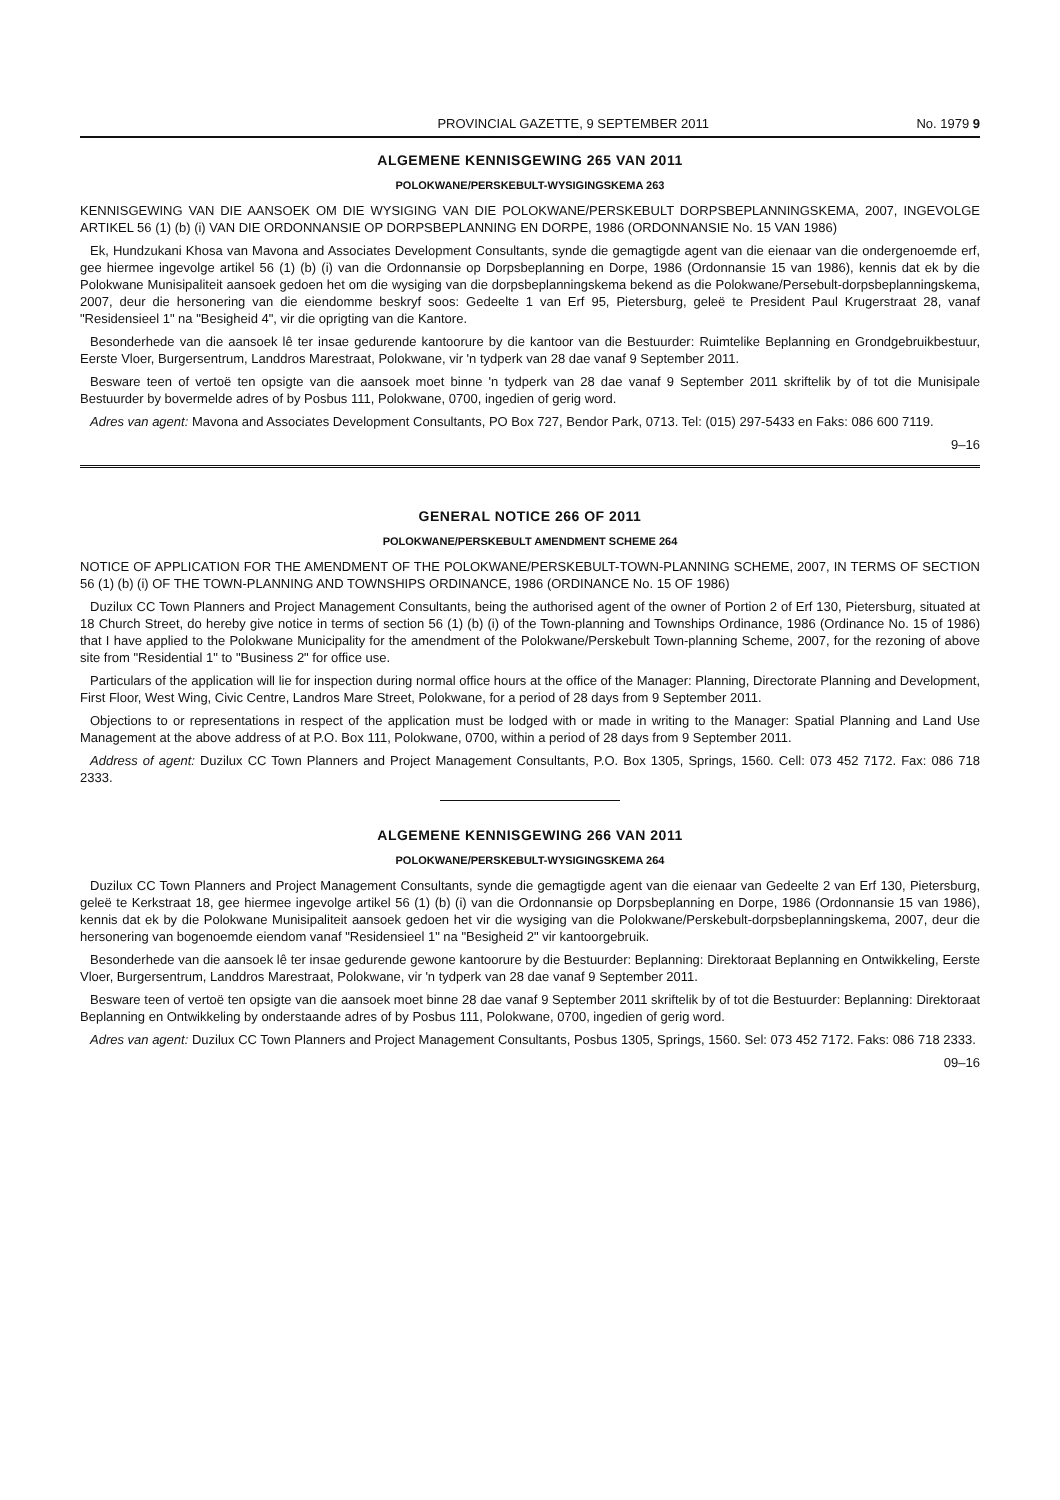PROVINCIAL GAZETTE, 9 SEPTEMBER 2011 No. 1979 9
ALGEMENE KENNISGEWING 265 VAN 2011
POLOKWANE/PERSKEBULT-WYSIGINGSKEMA 263
KENNISGEWING VAN DIE AANSOEK OM DIE WYSIGING VAN DIE POLOKWANE/PERSKEBULT DORPSBEPLANNINGSKEMA, 2007, INGEVOLGE ARTIKEL 56 (1) (b) (i) VAN DIE ORDONNANSIE OP DORPSBEPLANNING EN DORPE, 1986 (ORDONNANSIE No. 15 VAN 1986)
Ek, Hundzukani Khosa van Mavona and Associates Development Consultants, synde die gemagtigde agent van die eienaar van die ondergenoemde erf, gee hiermee ingevolge artikel 56 (1) (b) (i) van die Ordonnansie op Dorpsbeplanning en Dorpe, 1986 (Ordonnansie 15 van 1986), kennis dat ek by die Polokwane Munisipaliteit aansoek gedoen het om die wysiging van die dorpsbeplanningskema bekend as die Polokwane/Persebult-dorpsbeplanningskema, 2007, deur die hersonering van die eiendomme beskryf soos: Gedeelte 1 van Erf 95, Pietersburg, geleë te President Paul Krugerstraat 28, vanaf "Residensieel 1" na "Besigheid 4", vir die oprigting van die Kantore.
Besonderhede van die aansoek lê ter insae gedurende kantoorure by die kantoor van die Bestuurder: Ruimtelike Beplanning en Grondgebruikbestuur, Eerste Vloer, Burgersentrum, Landdros Marestraat, Polokwane, vir 'n tydperk van 28 dae vanaf 9 September 2011.
Besware teen of vertoë ten opsigte van die aansoek moet binne 'n tydperk van 28 dae vanaf 9 September 2011 skriftelik by of tot die Munisipale Bestuurder by bovermelde adres of by Posbus 111, Polokwane, 0700, ingedien of gerig word.
Adres van agent: Mavona and Associates Development Consultants, PO Box 727, Bendor Park, 0713. Tel: (015) 297-5433 en Faks: 086 600 7119.
9–16
GENERAL NOTICE 266 OF 2011
POLOKWANE/PERSKEBULT AMENDMENT SCHEME 264
NOTICE OF APPLICATION FOR THE AMENDMENT OF THE POLOKWANE/PERSKEBULT-TOWN-PLANNING SCHEME, 2007, IN TERMS OF SECTION 56 (1) (b) (i) OF THE TOWN-PLANNING AND TOWNSHIPS ORDINANCE, 1986 (ORDINANCE No. 15 OF 1986)
Duzilux CC Town Planners and Project Management Consultants, being the authorised agent of the owner of Portion 2 of Erf 130, Pietersburg, situated at 18 Church Street, do hereby give notice in terms of section 56 (1) (b) (i) of the Town-planning and Townships Ordinance, 1986 (Ordinance No. 15 of 1986) that I have applied to the Polokwane Municipality for the amendment of the Polokwane/Perskebult Town-planning Scheme, 2007, for the rezoning of above site from "Residential 1" to "Business 2" for office use.
Particulars of the application will lie for inspection during normal office hours at the office of the Manager: Planning, Directorate Planning and Development, First Floor, West Wing, Civic Centre, Landros Mare Street, Polokwane, for a period of 28 days from 9 September 2011.
Objections to or representations in respect of the application must be lodged with or made in writing to the Manager: Spatial Planning and Land Use Management at the above address of at P.O. Box 111, Polokwane, 0700, within a period of 28 days from 9 September 2011.
Address of agent: Duzilux CC Town Planners and Project Management Consultants, P.O. Box 1305, Springs, 1560. Cell: 073 452 7172. Fax: 086 718 2333.
ALGEMENE KENNISGEWING 266 VAN 2011
POLOKWANE/PERSKEBULT-WYSIGINGSKEMA 264
Duzilux CC Town Planners and Project Management Consultants, synde die gemagtigde agent van die eienaar van Gedeelte 2 van Erf 130, Pietersburg, geleë te Kerkstraat 18, gee hiermee ingevolge artikel 56 (1) (b) (i) van die Ordonnansie op Dorpsbeplanning en Dorpe, 1986 (Ordonnansie 15 van 1986), kennis dat ek by die Polokwane Munisipaliteit aansoek gedoen het vir die wysiging van die Polokwane/Perskebult-dorpsbeplanningskema, 2007, deur die hersonering van bogenoemde eiendom vanaf "Residensieel 1" na "Besigheid 2" vir kantoorgebruik.
Besonderhede van die aansoek lê ter insae gedurende gewone kantoorure by die Bestuurder: Beplanning: Direktoraat Beplanning en Ontwikkeling, Eerste Vloer, Burgersentrum, Landdros Marestraat, Polokwane, vir 'n tydperk van 28 dae vanaf 9 September 2011.
Besware teen of vertoë ten opsigte van die aansoek moet binne 28 dae vanaf 9 September 2011 skriftelik by of tot die Bestuurder: Beplanning: Direktoraat Beplanning en Ontwikkeling by onderstaande adres of by Posbus 111, Polokwane, 0700, ingedien of gerig word.
Adres van agent: Duzilux CC Town Planners and Project Management Consultants, Posbus 1305, Springs, 1560. Sel: 073 452 7172. Faks: 086 718 2333.
09–16